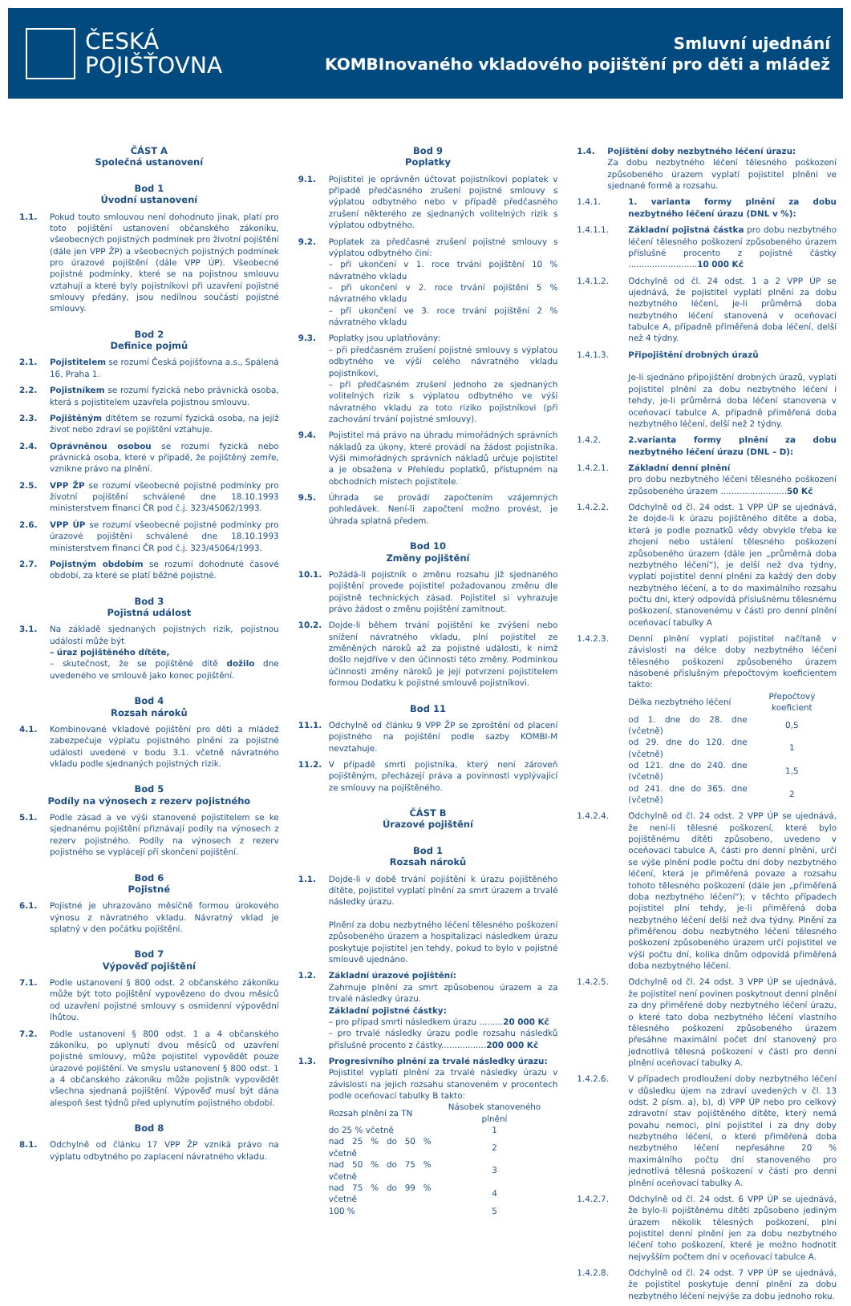ČESKÁ
POJIŠŤOVNA
Smluvní ujednání
KOMBInovaného vkladového pojištění pro děti a mládež
ČÁST A
Společná ustanovení
Bod 1
Úvodní ustanovení
1.1. Pokud touto smlouvou není dohodnuto jinak, platí pro toto pojištění ustanovení občanského zákoníku, všeobecných pojistných podmínek pro životní pojištění (dále jen VPP ŽP) a všeobecných pojistných podmínek pro úrazové pojištění (dále VPP ÚP). Všeobecné pojistné podmínky, které se na pojistnou smlouvu vztahují a které byly pojistníkovi při uzavření pojistné smlouvy předány, jsou nedílnou součástí pojistné smlouvy.
Bod 2
Definice pojmů
2.1. Pojistitelem se rozumí Česká pojišťovna a.s., Spálená 16, Praha 1.
2.2. Pojistníkem se rozumí fyzická nebo právnická osoba, která s pojistitelem uzavřela pojistnou smlouvu.
2.3. Pojištěným dítětem se rozumí fyzická osoba, na jejíž život nebo zdraví se pojištění vztahuje.
2.4. Oprávněnou osobou se rozumí fyzická nebo právnická osoba, které v případě, že pojištěný zemře, vznikne právo na plnění.
2.5. VPP ŽP se rozumí všeobecné pojistné podmínky pro životní pojištění schválené dne 18.10.1993 ministerstvem financí ČR pod č.j. 323/45062/1993.
2.6. VPP ÚP se rozumí všeobecné pojistné podmínky pro úrazové pojištění schválené dne 18.10.1993 ministerstvem financí ČR pod č.j. 323/45064/1993.
2.7. Pojistným obdobím se rozumí dohodnuté časové období, za které se platí běžné pojistné.
Bod 3
Pojistná událost
3.1. Na základě sjednaných pojistných rizik, pojistnou událostí může být
– úraz pojištěného dítěte,
– skutečnost, že se pojištěné dítě dožilo dne uvedeného ve smlouvě jako konec pojištění.
Bod 4
Rozsah nároků
4.1. Kombinované vkladové pojištění pro děti a mládež zabezpečuje výplatu pojistného plnění za pojistné události uvedené v bodu 3.1. včetně návratného vkladu podle sjednaných pojistných rizik.
Bod 5
Podíly na výnosech z rezerv pojistného
5.1. Podle zásad a ve výši stanovené pojistitelem se ke sjednanému pojištění přiznávají podíly na výnosech z rezerv pojistného. Podíly na výnosech z rezerv pojistného se vyplácejí při skončení pojištění.
Bod 6
Pojistné
6.1. Pojistné je uhrazováno měsíčně formou úrokového výnosu z návratného vkladu. Návratný vklad je splatný v den počátku pojištění.
Bod 7
Výpověď pojištění
7.1. Podle ustanovení § 800 odst. 2 občanského zákoníku může být toto pojištění vypovězeno do dvou měsíců od uzavření pojistné smlouvy s osmidenní výpovědní lhůtou.
7.2. Podle ustanovení § 800 odst. 1 a 4 občanského zákoníku, po uplynutí dvou měsíců od uzavření pojistné smlouvy, může pojistitel vypovědět pouze úrazové pojištění. Ve smyslu ustanovení § 800 odst. 1 a 4 občanského zákoníku může pojistník vypovědět všechna sjednaná pojištění. Výpověď musí být dána alespoň šest týdnů před uplynutím pojistného období.
Bod 8
8.1. Odchylně od článku 17 VPP ŽP vzniká právo na výplatu odbytného po zaplacení návratného vkladu.
Bod 9
Poplatky
9.1. Pojistitel je oprávněn účtovat pojistníkovi poplatek v případě předčasného zrušení pojistné smlouvy s výplatou odbytného nebo v případě předčasného zrušení některého ze sjednaných volitelných rizik s výplatou odbytného.
9.2. Poplatek za předčasné zrušení pojistné smlouvy s výplatou odbytného činí:
– při ukončení v 1. roce trvání pojištění 10 % návratného vkladu
– při ukončení v 2. roce trvání pojištění 5 % návratného vkladu
– při ukončení ve 3. roce trvání pojištění 2 % návratného vkladu
9.3. Poplatky jsou uplatňovány:
– při předčasném zrušení pojistné smlouvy s výplatou odbytného ve výši celého návratného vkladu pojistníkovi,
– při předčasném zrušení jednoho ze sjednaných volitelných rizik s výplatou odbytného ve výši návratného vkladu za toto riziko pojistníkovi (při zachování trvání pojistné smlouvy).
9.4. Pojistitel má právo na úhradu mimořádných správních nákladů za úkony, které provádí na žádost pojistníka. Výši mimořádných správních nákladů určuje pojistitel a je obsažena v Přehledu poplatků, přístupném na obchodních místech pojistitele.
9.5. Úhrada se provádí započtením vzájemných pohledávek. Není-li započtení možno provést, je úhrada splatná předem.
Bod 10
Změny pojištění
10.1. Požádá-li pojistník o změnu rozsahu již sjednaného pojištění provede pojistitel požadovanou změnu dle pojistně technických zásad. Pojistitel si vyhrazuje právo žádost o změnu pojištění zamítnout.
10.2. Dojde-li během trvání pojištění ke zvýšení nebo snížení návratného vkladu, plní pojistitel ze změněných nároků až za pojistné události, k nimž došlo nejdříve v den účinnosti této změny. Podmínkou účinnosti změny nároků je její potvrzení pojistitelem formou Dodatku k pojistné smlouvě pojistníkovi.
Bod 11
11.1. Odchylně od článku 9 VPP ŽP se zproštění od placení pojistného na pojištění podle sazby KOMBI-M nevztahuje.
11.2. V případě smrti pojistníka, který není zároveň pojištěným, přecházejí práva a povinnosti vyplývající ze smlouvy na pojištěného.
ČÁST B
Úrazové pojištění
Bod 1
Rozsah nároků
1.1. Dojde-li v době trvání pojištění k úrazu pojištěného dítěte, pojistitel vyplatí plnění za smrt úrazem a trvalé následky úrazu.
Plnění za dobu nezbytného léčení tělesného poškození způsobeného úrazem a hospitalizaci následkem úrazu poskytuje pojistitel jen tehdy, pokud to bylo v pojistné smlouvě ujednáno.
1.2. Základní úrazové pojištění:
Zahrnuje plnění za smrt způsobenou úrazem a za trvalé následky úrazu.
Základní pojistné částky:
– pro případ smrti následkem úrazu .........20 000 Kč
– pro trvalé následky úrazu podle rozsahu následků příslušné procento z částky.................200 000 Kč
1.3. Progresivního plnění za trvalé následky úrazu:
Pojistitel vyplatí plnění za trvalé následky úrazu v závislosti na jejich rozsahu stanoveném v procentech podle oceňovací tabulky B takto:
| Rozsah plnění za TN | Násobek stanoveného plnění |
| do 25 % včetně | 1 |
| nad 25 % do 50 % včetně | 2 |
| nad 50 % do 75 % včetně | 3 |
| nad 75 % do 99 % včetně | 4 |
| 100 % | 5 |
1.4. Pojištění doby nezbytného léčení úrazu:
Za dobu nezbytného léčení tělesného poškození způsobeného úrazem vyplatí pojistitel plnění ve sjednané formě a rozsahu.
1.4.1. 1. varianta formy plnění za dobu nezbytného léčení úrazu (DNL v %):
1.4.1.1. Základní pojistná částka pro dobu nezbytného léčení tělesného poškození způsobeného úrazem příslušné procento z pojistné částky ..........................10 000 Kč
1.4.1.2. Odchylně od čl. 24 odst. 1 a 2 VPP ÚP se ujednává, že pojistitel vyplatí plnění za dobu nezbytného léčení, je-li průměrná doba nezbytného léčení stanovená v oceňovací tabulce A, případně přiměřená doba léčení, delší než 4 týdny.
1.4.1.3. Připojištění drobných úrazů
Je-li sjednáno připojištění drobných úrazů, vyplatí pojistitel plnění za dobu nezbytného léčení i tehdy, je-li průměrná doba léčení stanovena v oceňovací tabulce A, případně přiměřená doba nezbytného léčení, delší než 2 týdny.
1.4.2. 2.varianta formy plnění za dobu nezbytného léčení úrazu (DNL – D):
1.4.2.1. Základní denní plnění
pro dobu nezbytného léčení tělesného poškození způsobeného úrazem .........................50 Kč
1.4.2.2. Odchylně od čl. 24 odst. 1 VPP ÚP se ujednává, že dojde-li k úrazu pojištěného dítěte a doba, která je podle poznatků vědy obvykle třeba ke zhojení nebo ustálení tělesného poškození způsobeného úrazem (dále jen „průměrná doba nezbytného léčení“), je delší než dva týdny, vyplatí pojistitel denní plnění za každý den doby nezbytného léčení, a to do maximálního rozsahu počtu dní, který odpovídá příslušnému tělesnému poškození, stanovenému v části pro denní plnění oceňovací tabulky A
1.4.2.3. Denní plnění vyplatí pojistitel načítaně v závislosti na délce doby nezbytného léčení tělesného poškození způsobeného úrazem násobené příslušným přepočtovým koeficientem takto:
| Délka nezbytného léčení | Přepočtový koeficient |
| od 1. dne do 28. dne (včetně) | 0,5 |
| od 29. dne do 120. dne (včetně) | 1 |
| od 121. dne do 240. dne (včetně) | 1,5 |
| od 241. dne do 365. dne (včetně) | 2 |
1.4.2.4. Odchylně od čl. 24 odst. 2 VPP ÚP se ujednává, že není-li tělesné poškození, které bylo pojištěnému dítěti způsobeno, uvedeno v oceňovací tabulce A, části pro denní plnění, určí se výše plnění podle počtu dní doby nezbytného léčení, která je přiměřená povaze a rozsahu tohoto tělesného poškození (dále jen „přiměřená doba nezbytného léčení“); v těchto případech pojistitel plní tehdy, je-li přiměřená doba nezbytného léčení delší než dva týdny. Plnění za přiměřenou dobu nezbytného léčení tělesného poškození způsobeného úrazem určí pojistitel ve výši počtu dní, kolika dnům odpovídá přiměřená doba nezbytného léčení.
1.4.2.5. Odchylně od čl. 24 odst. 3 VPP ÚP se ujednává, že pojistitel není povinen poskytnout denní plnění za dny přiměřené doby nezbytného léčení úrazu, o které tato doba nezbytného léčení vlastního tělesného poškození způsobeného úrazem přesáhne maximální počet dní stanovený pro jednotlivá tělesná poškození v části pro denní plnění oceňovací tabulky A.
1.4.2.6. V případech prodloužení doby nezbytného léčení v důsledku újem na zdraví uvedených v čl. 13 odst. 2 písm. a), b), d) VPP ÚP nebo pro celkový zdravotní stav pojištěného dítěte, který nemá povahu nemoci, plní pojistitel i za dny doby nezbytného léčení, o které přiměřená doba nezbytného léčení nepřesáhne 20 % maximálního počtu dní stanoveného pro jednotlivá tělesná poškození v části pro denní plnění oceňovací tabulky A.
1.4.2.7. Odchylně od čl. 24 odst. 6 VPP ÚP se ujednává, že bylo-li pojištěnému dítěti způsobeno jediným úrazem několik tělesných poškození, plní pojistitel denní plnění jen za dobu nezbytného léčení toho poškození, které je možno hodnotit nejvyšším počtem dní v oceňovací tabulce A.
1.4.2.8. Odchylně od čl. 24 odst. 7 VPP ÚP se ujednává, že pojistitel poskytuje denní plnění za dobu nezbytného léčení nejvýše za dobu jednoho roku.